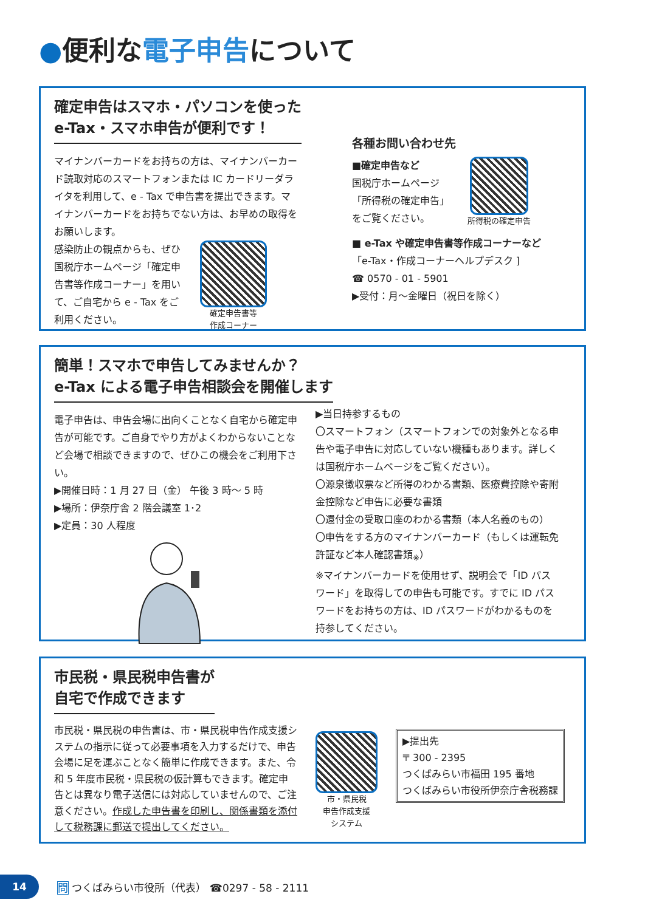●便利な電子申告について
確定申告はスマホ・パソコンを使った
e-Tax・スマホ申告が便利です！
マイナンバーカードをお持ちの方は、マイナンバーカード読取対応のスマートフォンまたは IC カードリーダライタを利用して、e - Tax で申告書を提出できます。マイナンバーカードをお持ちでない方は、お早めの取得をお願いします。
感染防止の観点からも、ぜひ国税庁ホームページ「確定申告書等作成コーナー」を用いて、ご自宅から e - Tax をご利用ください。
確定申告書等
作成コーナー
各種お問い合わせ先
■確定申告など
国税庁ホームページ
「所得税の確定申告」
をご覧ください。
所得税の確定申告
■ e-Tax や確定申告書等作成コーナーなど
「e-Tax・作成コーナーヘルプデスク ]
☎ 0570 - 01 - 5901
▶受付：月～金曜日（祝日を除く）
簡単！スマホで申告してみませんか？
e-Tax による電子申告相談会を開催します
電子申告は、申告会場に出向くことなく自宅から確定申告が可能です。ご自身でやり方がよくわからないことなど会場で相談できますので、ぜひこの機会をご利用下さい。
▶開催日時：1 月 27 日（金） 午後 3 時～ 5 時
▶場所：伊奈庁舎 2 階会議室 1･2
▶定員：30 人程度
▶当日持参するもの
〇スマートフォン（スマートフォンでの対象外となる申告や電子申告に対応していない機種もあります。詳しくは国税庁ホームページをご覧ください）。
〇源泉徴収票など所得のわかる書類、医療費控除や寄附金控除など申告に必要な書類
〇還付金の受取口座のわかる書類（本人名義のもの）
〇申告をする方のマイナンバーカード（もしくは運転免許証など本人確認書類<sub>※</sub>）
※マイナンバーカードを使用せず、説明会で「ID パスワード」を取得しての申告も可能です。すでに ID パスワードをお持ちの方は、ID パスワードがわかるものを持参してください。
市民税・県民税申告書が
自宅で作成できます
市民税・県民税の申告書は、市・県民税申告作成支援システムの指示に従って必要事項を入力するだけで、申告会場に足を運ぶことなく簡単に作成できます。また、令和 5 年度市民税・県民税の仮計算もできます。確定申告とは異なり電子送信には対応していませんので、ご注意ください。作成した申告書を印刷し、関係書類を添付して税務課に郵送で提出してください。
市・県民税
申告作成支援
システム
▶提出先
〒 300 - 2395
つくばみらい市福田 195 番地
つくばみらい市役所伊奈庁舎税務課
14
問 つくばみらい市役所（代表） ☎0297 - 58 - 2111